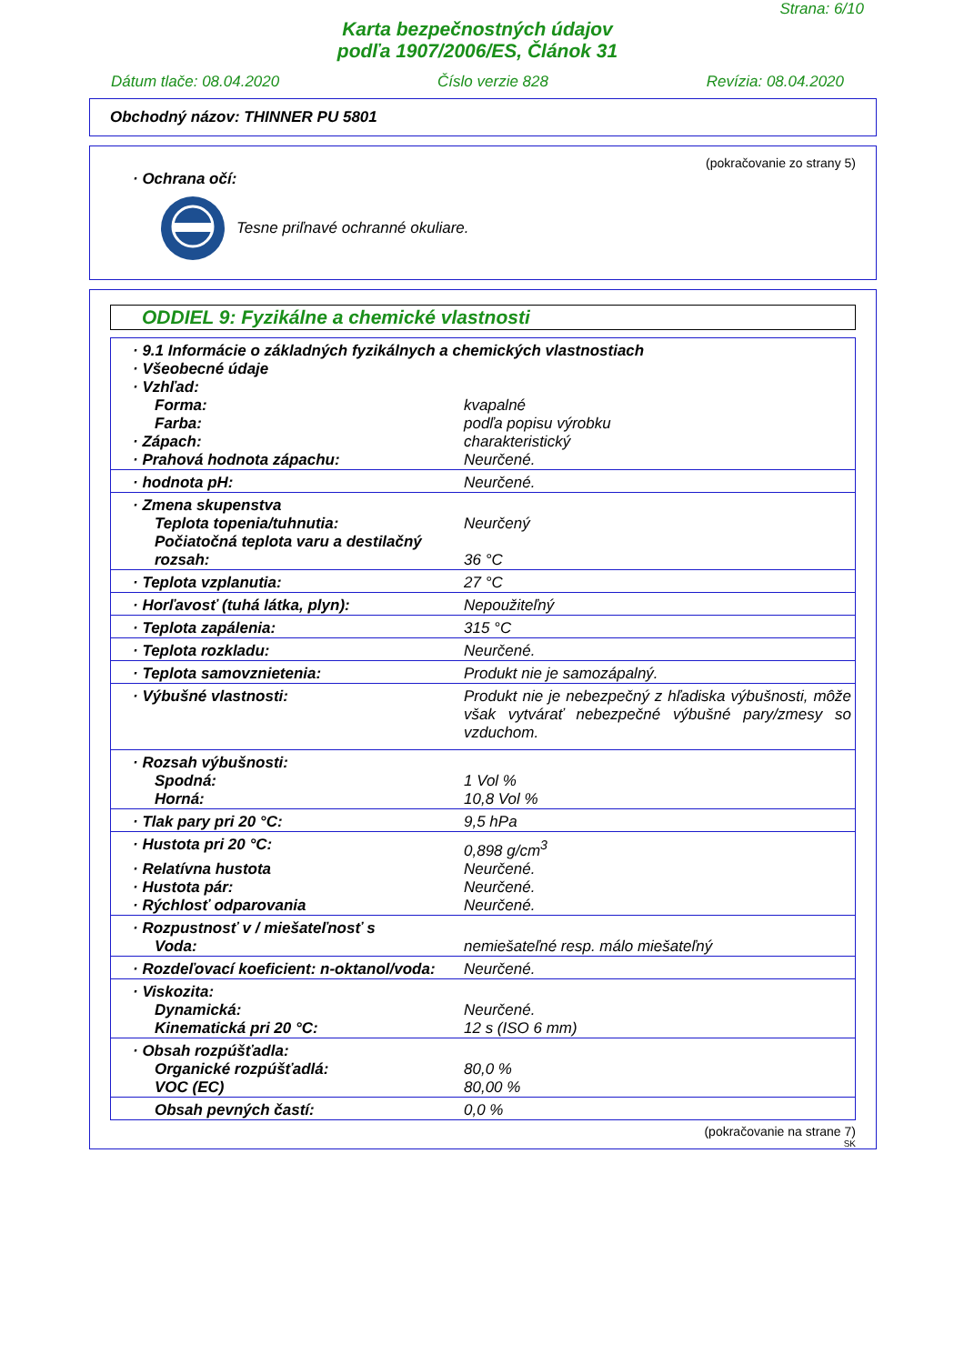Strana: 6/10
Karta bezpečnostných údajov
podľa 1907/2006/ES, Článok 31
Dátum tlače: 08.04.2020 Číslo verzie 828 Revízia: 08.04.2020
Obchodný názov: THINNER PU 5801
(pokračovanie zo strany 5)
· Ochrana očí:
Tesne priľnavé ochranné okuliare.
ODDIEL 9: Fyzikálne a chemické vlastnosti
| · 9.1 Informácie o základných fyzikálnych a chemických vlastnostiach · Všeobecné údaje · Vzhľad: | |
| Forma: | kvapalné |
| Farba: | podľa popisu výrobku |
| · Zápach: | charakteristický |
| · Prahová hodnota zápachu: | Neurčené. |
| · hodnota pH: | Neurčené. |
| · Zmena skupenstva | |
| Teplota topenia/tuhnutia: | Neurčený |
| Počiatočná teplota varu a destilačný rozsah: | 36 °C |
| · Teplota vzplanutia: | 27 °C |
| · Horľavosť (tuhá látka, plyn): | Nepoužiteľný |
| · Teplota zapálenia: | 315 °C |
| · Teplota rozkladu: | Neurčené. |
| · Teplota samovznietenia: | Produkt nie je samozápalný. |
| · Výbušné vlastnosti: | Produkt nie je nebezpečný z hľadiska výbušnosti, môže však vytvárať nebezpečné výbušné pary/zmesy so vzduchom. |
| · Rozsah výbušnosti: | |
| Spodná: | 1 Vol % |
| Horná: | 10,8 Vol % |
| · Tlak pary pri 20 °C: | 9,5 hPa |
| · Hustota pri 20 °C: | 0,898 g/cm<sup>3</sup> |
| · Relatívna hustota | Neurčené. |
| · Hustota pár: | Neurčené. |
| · Rýchlosť odparovania | Neurčené. |
| · Rozpustnosť v / miešateľnosť s | |
| Voda: | nemiešateľné resp. málo miešateľný |
| · Rozdeľovací koeficient: n-oktanol/voda: | Neurčené. |
| · Viskozita: | |
| Dynamická: | Neurčené. |
| Kinematická pri 20 °C: | 12 s (ISO 6 mm) |
| · Obsah rozpúšťadla: | |
| Organické rozpúšťadlá: | 80,0 % |
| VOC (EC) | 80,00 % |
| Obsah pevných častí: | 0,0 % |
(pokračovanie na strane 7)
SK